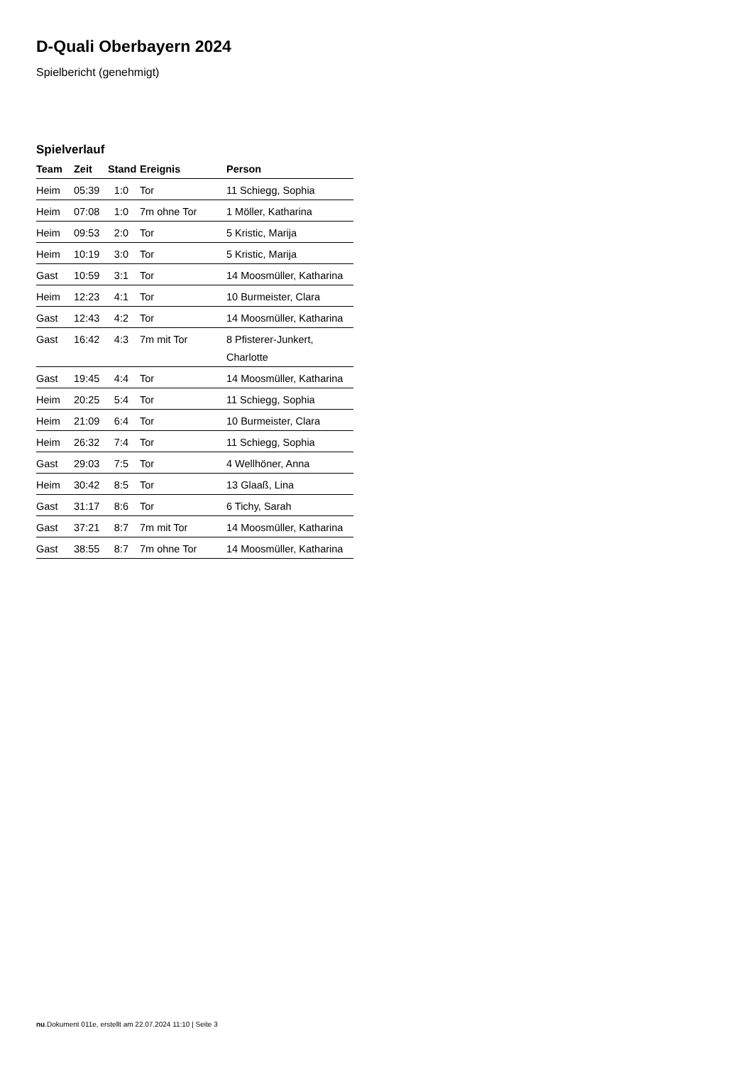D-Quali Oberbayern 2024
Spielbericht (genehmigt)
Spielverlauf
| Team | Zeit | Stand | Ereignis | Person |
| --- | --- | --- | --- | --- |
| Heim | 05:39 | 1:0 | Tor | 11 Schiegg, Sophia |
| Heim | 07:08 | 1:0 | 7m ohne Tor | 1 Möller, Katharina |
| Heim | 09:53 | 2:0 | Tor | 5 Kristic, Marija |
| Heim | 10:19 | 3:0 | Tor | 5 Kristic, Marija |
| Gast | 10:59 | 3:1 | Tor | 14 Moosmüller, Katharina |
| Heim | 12:23 | 4:1 | Tor | 10 Burmeister, Clara |
| Gast | 12:43 | 4:2 | Tor | 14 Moosmüller, Katharina |
| Gast | 16:42 | 4:3 | 7m mit Tor | 8 Pfisterer-Junkert, Charlotte |
| Gast | 19:45 | 4:4 | Tor | 14 Moosmüller, Katharina |
| Heim | 20:25 | 5:4 | Tor | 11 Schiegg, Sophia |
| Heim | 21:09 | 6:4 | Tor | 10 Burmeister, Clara |
| Heim | 26:32 | 7:4 | Tor | 11 Schiegg, Sophia |
| Gast | 29:03 | 7:5 | Tor | 4 Wellhöner, Anna |
| Heim | 30:42 | 8:5 | Tor | 13 Glaaß, Lina |
| Gast | 31:17 | 8:6 | Tor | 6 Tichy, Sarah |
| Gast | 37:21 | 8:7 | 7m mit Tor | 14 Moosmüller, Katharina |
| Gast | 38:55 | 8:7 | 7m ohne Tor | 14 Moosmüller, Katharina |
nu.Dokument 011e, erstellt am 22.07.2024 11:10 | Seite 3